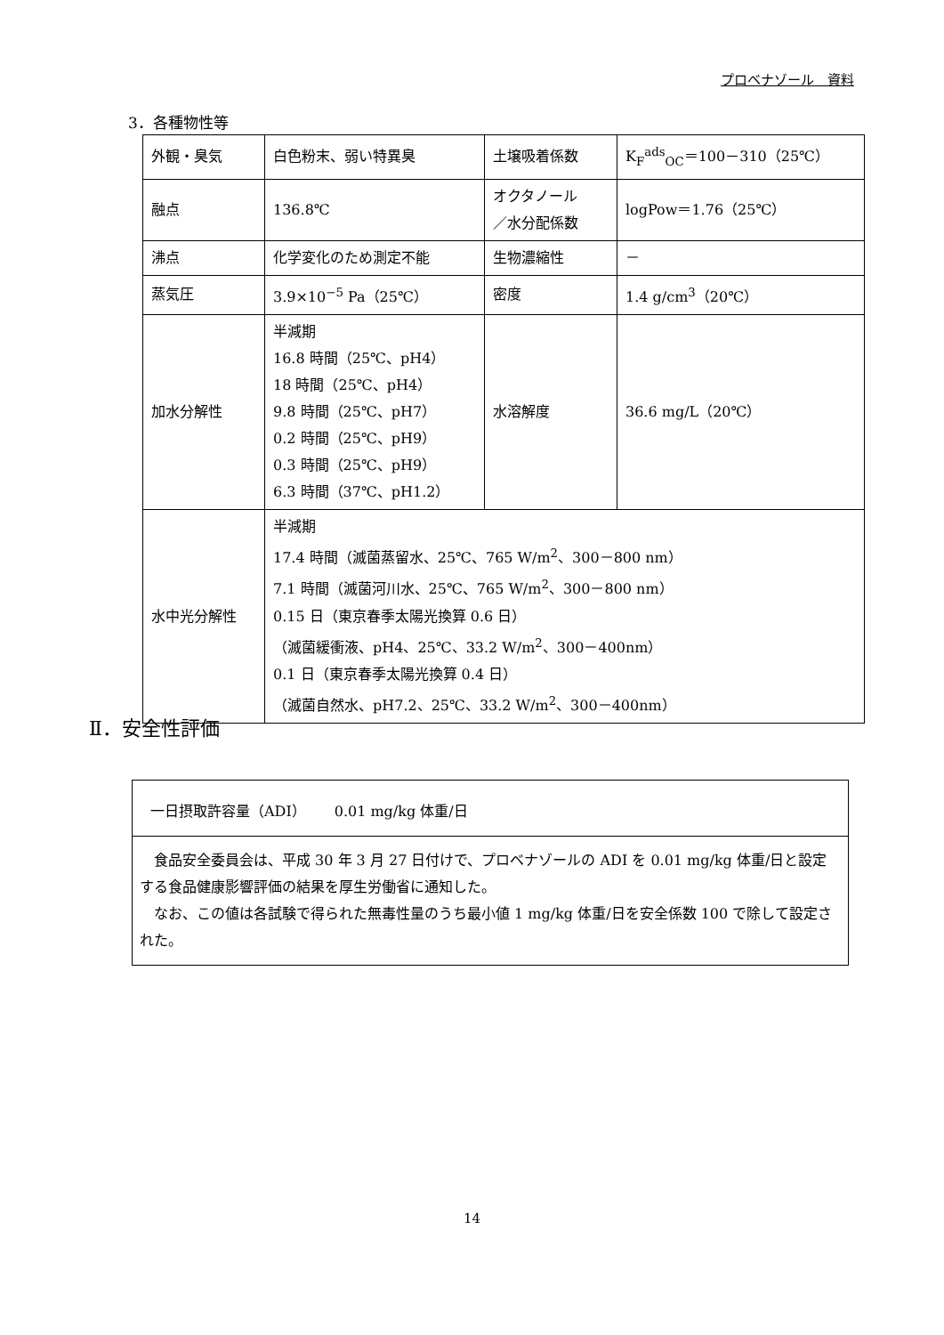プロベナゾール　資料
3．各種物性等
| 外観・臭気 | 白色粉末、弱い特異臭 | 土壌吸着係数 | K<sub>F</sub><sup>ads</sup><sub>OC</sub>＝100－310（25℃） |
| 融点 | 136.8℃ | オクタノール ／水分配係数 | logPow＝1.76（25℃） |
| 沸点 | 化学変化のため測定不能 | 生物濃縮性 | － |
| 蒸気圧 | 3.9×10<sup>−5</sup> Pa（25℃） | 密度 | 1.4 g/cm<sup>3</sup>（20℃） |
| 加水分解性 | 半減期 16.8 時間（25℃、pH4） 18 時間（25℃、pH4） 9.8 時間（25℃、pH7） 0.2 時間（25℃、pH9） 0.3 時間（25℃、pH9） 6.3 時間（37℃、pH1.2） | 水溶解度 | 36.6 mg/L（20℃） |
| 水中光分解性 | 半減期 17.4 時間（滅菌蒸留水、25℃、765 W/m<sup>2</sup>、300－800 nm） 7.1 時間（滅菌河川水、25℃、765 W/m<sup>2</sup>、300－800 nm） 0.15 日（東京春季太陽光換算 0.6 日） （滅菌緩衝液、pH4、25℃、33.2 W/m<sup>2</sup>、300－400nm） 0.1 日（東京春季太陽光換算 0.4 日） （滅菌自然水、pH7.2、25℃、33.2 W/m<sup>2</sup>、300－400nm） | | |
Ⅱ．安全性評価
一日摂取許容量（ADI）　　0.01 mg/kg 体重/日
　食品安全委員会は、平成 30 年 3 月 27 日付けで、プロベナゾールの ADI を 0.01 mg/kg 体重/日と設定する食品健康影響評価の結果を厚生労働省に通知した。
　なお、この値は各試験で得られた無毒性量のうち最小値 1 mg/kg 体重/日を安全係数 100 で除して設定された。
14